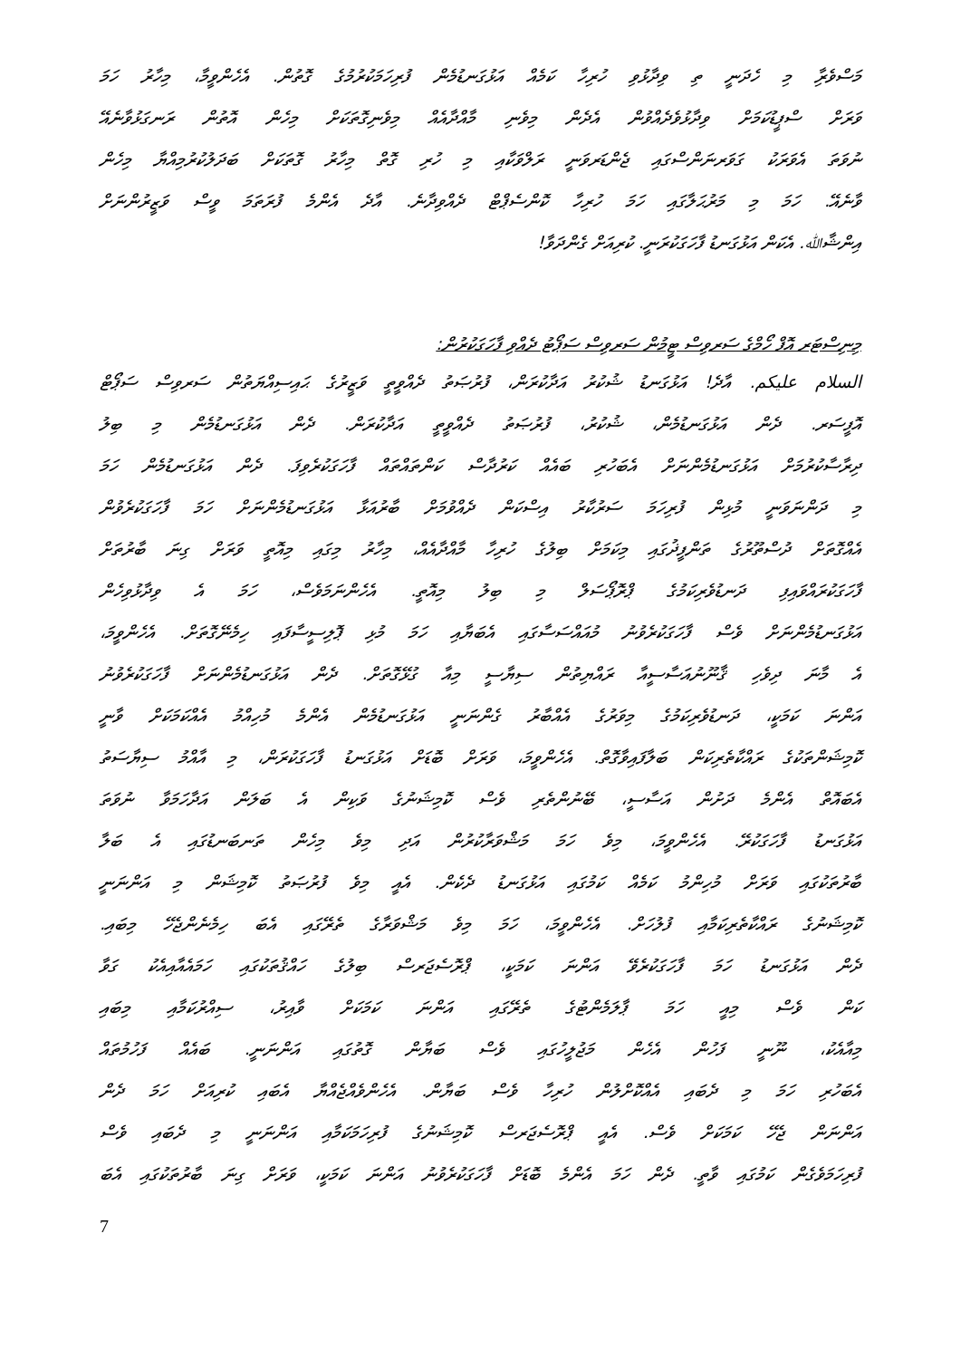މަސްވެރިާ މި ހެދަނީ ތި ވިދާޅުވި ހުރިހާ ކަމެއް އަޅުގަނޑުމެން ފުރިހަމަކުރުމުގެ ގޮތުން. އެހެންވީމާ، މިހާރު ހަމަ
ވަރަށް ސްޕީޑުކަމަށް ވިދާޅުވެދެއްވުން އެދެން މިވެނި މާއްދާއެއް މިވެނިގޮތަކަށް މިހެން އޮތުން ރަނގަޅުވާނެއޭ
ނުވަތަ އެވަރަކު ގަވަރނަންސްގައި ޖެންޑަރވަނީ ރަލްވަކާއި މި ހުރި ގޮތް މިހާރު ގޮތަކަށް ބަދަލުކުރުމިއްޔާ މިހެން
ވާނެއޭ. ހަމަ މި މަރުޙަލާގައި ހަމަ ހުރިހާ ކޮންސެޕްޓް ދެއްވިދާނެ. އާދެ އެންމެ ފުރަތަމަ ވީސް ވަޒީރުންނަށް
އިންޝާﷲ. އެކަން އަޅުގަނޑު ފާހަގަކުރަނީ. ކުރިއަށް ގެންދަވާ!
މިނިސްޓަރ އޮފް ހޯމްގެ ސަރވިސް ޓީމުން ސަރވިސް ސަޕޯޓު ދެއްވި ފާހަގަކުރުން:
السلام عليكم. އާދެ! އަޅުގަނޑު ޝުކުރު އަދާކުރަން، ފުރުޞަތު ދެއްވީތީ ވަޒީރުގެ ޙައިސިއްޔަތުން ސަރވިސް ސަޕޯޓް
އޮފީސަރ. ދެން އަޅުގަނޑުމެން، ޝުކުރު، ފުރުޞަތު ދެއްވީތީ އަދާކުރަން. ދެން އަޅުގަނޑުމެން މި ބިލު
ދިރާސާކުރުމަށް އަޅުގަނޑުމެންނަށް އެބަހުރި ބައެއް ކަރުދާސް ކަންތައްތައް ފާހަގަކުރެވިފަ. ދެން އަޅުގަނޑުމެން ހަމަ
މި ދަންނަވަނީ މުޅިން ފުރިހަމަ ސަރުކާރު އިސްކަން ދެއްވުމަށް ބާރުއަޅާ އަޅުގަނޑުމެންނަށް ހަމަ ފާހަގަކުރެވުން
އެއްގޮތަށް ދުސްތޫރުގެ ތަންފީޛުގައި މިކަމަށް ބިލުގެ ހުރިހާ މާއްދާއެއް، މިހާރު މިގައި މިއޮތީ ވަރަށް ގިނަ ބާރުތަށް
ފާހަގަކުރައްވައިފި ދަނޑުވެރިކަމުގެ ޕްރޮޕޯސަލް މި ބިލު މިއޮތީ. އެހެންނަމަވެސް، ހަމަ އެ ވިދާޅުވިހެން
އަޅުގަނޑުމެންނަށް ވެސް ފާހަގަކުރެވުނު މުއައްސަސާގައި އެބަޔާއި ހަމަ މުޅި ޕޮލިސީސާފައި ހިމެނޭގޮތަށް. އެހެންވީމަ،
އެ މާނަ ދިވެހި ޤާނޫނުއަސާސީއާ ރައްޔިތުން ސިޔާސީ މިއާ ގުޅޭގޮތަށް. ދެން އަޅުގަނޑުމެންނަށް ފާހަގަކުރެވުނު
އަންނަ ކަމަކީ، ދަނޑުވެރިކަމުގެ މިވަރުގެ އެއްބާރު ގެންނަނީ އަޅުގަނޑުމެން އެންމެ މުހިއްމު އެއްކަމަކަށް ވާނީ
ކޮމިޝަންތަކުގެ ރައްކާތެރިކަން ބަލާފައިވާގޮތް. އެހެންވީމަ، ވަރަށް ބޮޑަށް އަޅުގަނޑު ފާހަގަކުރަން، މި އާއްމު ސިޔާސަތު
އެބައޮތް އެންމެ ދަށުން އަސާސީ، ބޭނުންތެރި ވެސް ކޮމިޝަނުގެ ވަކިން އެ ބަލަން އަދާހަމަވާ ނުވަތަ
އަޅުގަނޑު ފާހަގަކުރޭ. އެހެންވީމަ، މިވެ ހަމަ މަޝްވަރާކުރުން އަދި މިވެ މިހެން ތަނބަނޑުގައި އެ ބަލާ
ބާރުތަކުގައި ވަރަށް މުހިންމު ކަމެއް ކަމުގައި އަޅުގަނޑު ދެކެން. އެއީ މިވެ ފުރުޞަތު ކޮމިޝަން މި އަންނަނީ
ކޮމިޝަނުގެ ރައްކާތެރިކަމާއި ފުލުހަށް. އެހެންވީމަ، ހަމަ މިވެ މަޝްވަރާގެ ތެރޭގައި އެބަ ހިމެނެންޖެހޭ މިބައި.
ދެން އަޅުގަނޑު ހަމަ ފާހަގަކުރެވޭ އަންނަ ކަމަކީ، ޕްރޮސެޖަރސް ބިލުގެ ހައްޤުތަކުގައި ހަމައެއާއިއެކު ގަވާ
ކަން ވެސް މިއީ ހަމަ ޕާލަމެންޓުގެ ތެރޭގައި އަންނަ ކަމަކަށް ވާއިރު، ސިއްރުކަމާއި މިބައި
މިއާއެކު، ނޫނީ ފަހުން އެހެން މަޖުލީހުގައި ވެސް ބަޔާން ގޮތުގައި އަންނަނީ. ބައެއް ފަހުމުތައް
އެބަހުރި ހަމަ މި ދެބައި އެއްކޮށްލުން ހުރިހާ ވެސް ބަޔާން. އެހެންވެއްޖެއްޔާ އެބައި ކުރިއަށް ހަމަ ދެން
އަންނަން ޖެހޭ ކަމަކަށް ވެސް. އެއީ ޕްރޮސެޖަރސް ކޮމިޝަނުގެ ފުރިހަމަކަމާއި އަންނަނީ މި ދެބައި ވެސް
ފުރިހަމަވެގެން ކަމުގައި ވާތީ. ދެން ހަމަ އެންމެ ބޮޑަށް ފާހަގަކުރެވުނު އަންނަ ކަމަކީ، ވަރަށް ގިނަ ބާރުތަކުގައި އެބަ
7